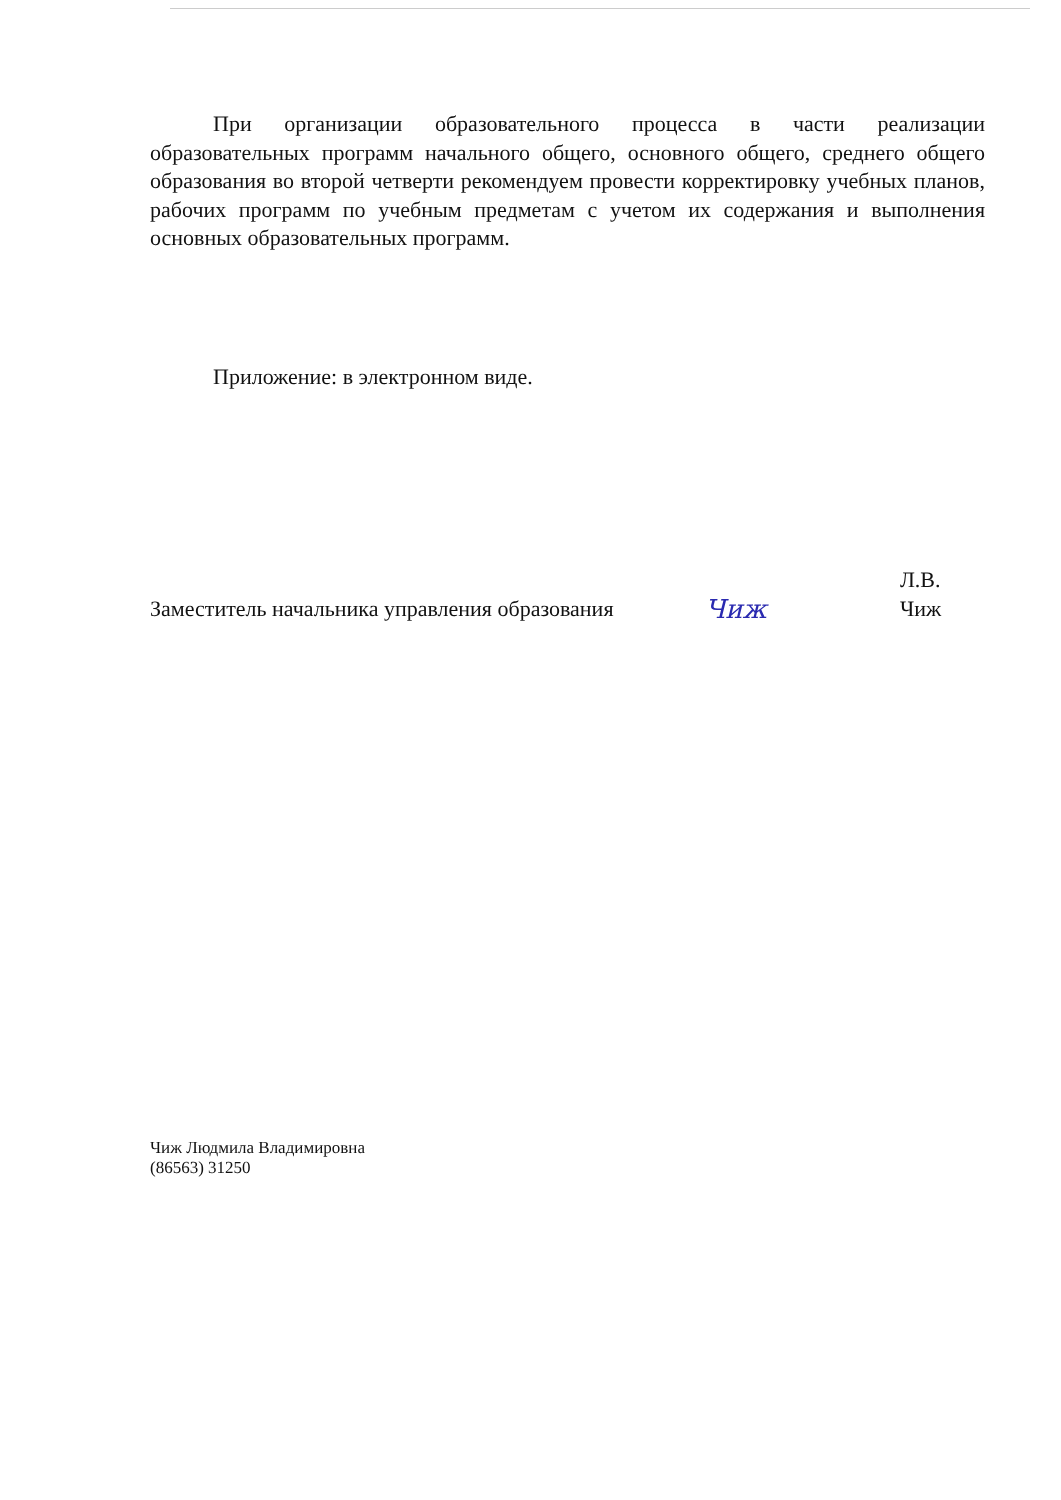При организации образовательного процесса в части реализации образовательных программ начального общего, основного общего, среднего общего образования во второй четверти рекомендуем провести корректировку учебных планов, рабочих программ по учебным предметам с учетом их содержания и выполнения основных образовательных программ.
Приложение: в электронном виде.
Заместитель начальника управления образования
Чиж
Л.В. Чиж
Чиж Людмила Владимировна
(86563) 31250